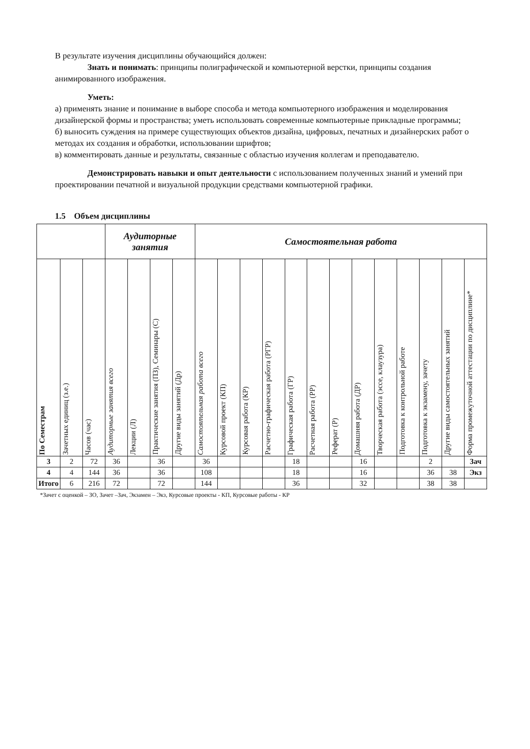В результате изучения дисциплины обучающийся должен:
Знать и понимать: принципы полиграфической и компьютерной верстки, принципы создания анимированного изображения.
Уметь:
а) применять знание и понимание в выборе способа и метода компьютерного изображения и моделирования дизайнерской формы и пространства; уметь использовать современные компьютерные прикладные программы;
б) выносить суждения на примере существующих объектов дизайна, цифровых, печатных и дизайнерских работ о методах их создания и обработки, использовании шрифтов;
в) комментировать данные и результаты, связанные с областью изучения коллегам и преподавателю.
Демонстрировать навыки и опыт деятельности с использованием полученных знаний и умений при проектировании печатной и визуальной продукции средствами компьютерной графики.
1.5 Объем дисциплины
| | | | Аудиторные занятия | | | | Самостоятельная работа | | | | | | | | | | | | |
| --- | --- | --- | --- | --- | --- | --- | --- | --- | --- | --- | --- | --- | --- | --- | --- | --- | --- | --- | --- |
| По Семестрам | Зачетных единиц (з.е.) | Часов (час) | Аудиторные занятия всего | Лекции (Л) | Практические занятия (ПЗ), Семинары (С) | Другие виды занятий (Др) | Самостоятельная работа всего | Курсовой проект (КП) | Курсовая работа (КР) | Расчетно-графическая работа (РГР) | Графическая работа (ГР) | Расчетная работа (РР) | Реферат (Р) | Домашняя работа (ДР) | Творческая работа (эссе, клаузура) | Подготовка к контрольной работе | Подготовка к экзамену, зачету | Другие виды самостоятельных занятий | Форма промежуточной аттестации по дисциплине* |
| 3 | 2 | 72 | 36 | | 36 | | 36 | | | | 18 | | | 16 | | | 2 | | Зач |
| 4 | 4 | 144 | 36 | | 36 | | 108 | | | | 18 | | | 16 | | | 36 | 38 | Экз |
| Итого | 6 | 216 | 72 | | 72 | | 144 | | | | 36 | | | 32 | | | 38 | 38 | |
*Зачет с оценкой – ЗО, Зачет –Зач, Экзамен – Экз, Курсовые проекты - КП, Курсовые работы - КР